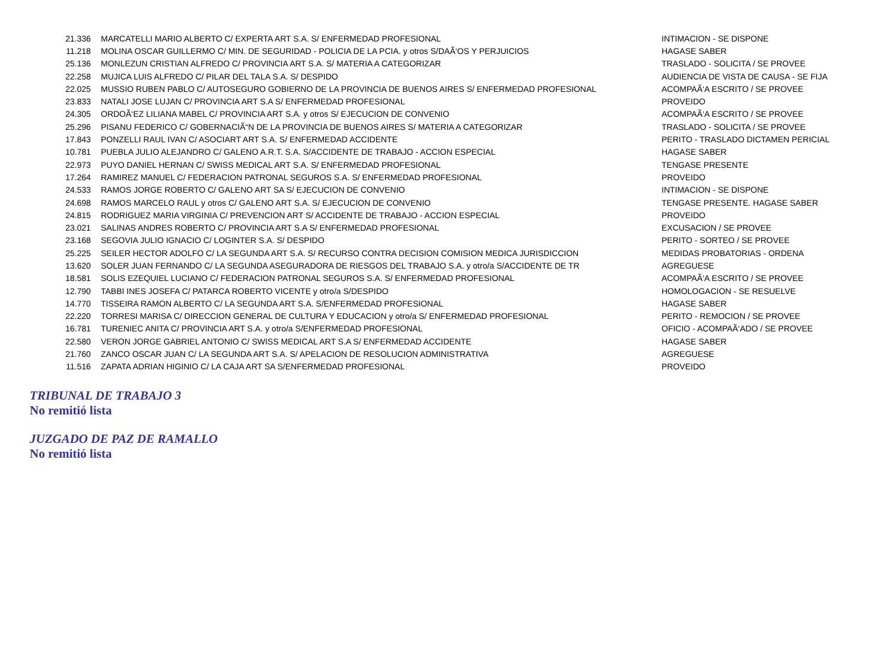| 21.336 | MARCATELLI MARIO ALBERTO C/ EXPERTA ART S.A. S/ ENFERMEDAD PROFESIONAL | INTIMACION - SE DISPONE |
| 11.218 | MOLINA OSCAR GUILLERMO C/ MIN. DE SEGURIDAD - POLICIA DE LA PCIA. y otros S/DAÃ‘OS Y PERJUICIOS | HAGASE SABER |
| 25.136 | MONLEZUN CRISTIAN ALFREDO C/ PROVINCIA ART S.A. S/ MATERIA A CATEGORIZAR | TRASLADO - SOLICITA / SE PROVEE |
| 22.258 | MUJICA LUIS ALFREDO C/ PILAR DEL TALA S.A. S/ DESPIDO | AUDIENCIA DE VISTA DE CAUSA - SE FIJA |
| 22.025 | MUSSIO RUBEN PABLO C/ AUTOSEGURO GOBIERNO DE LA PROVINCIA DE BUENOS AIRES S/ ENFERMEDAD PROFESIONAL | ACOMPAÃ‘A ESCRITO / SE PROVEE |
| 23.833 | NATALI JOSE LUJAN C/ PROVINCIA ART S.A S/ ENFERMEDAD PROFESIONAL | PROVEIDO |
| 24.305 | ORDOÃ‘EZ LILIANA MABEL C/ PROVINCIA ART S.A. y otros S/ EJECUCION DE CONVENIO | ACOMPAÃ‘A ESCRITO / SE PROVEE |
| 25.296 | PISANU FEDERICO C/ GOBERNACIÃ“N DE LA PROVINCIA DE BUENOS AIRES S/ MATERIA A CATEGORIZAR | TRASLADO - SOLICITA / SE PROVEE |
| 17.843 | PONZELLI RAUL IVAN C/ ASOCIART ART S.A. S/ ENFERMEDAD ACCIDENTE | PERITO - TRASLADO DICTAMEN PERICIAL |
| 10.781 | PUEBLA JULIO ALEJANDRO C/ GALENO A.R.T. S.A. S/ACCIDENTE DE TRABAJO - ACCION ESPECIAL | HAGASE SABER |
| 22.973 | PUYO DANIEL HERNAN C/ SWISS MEDICAL ART S.A. S/ ENFERMEDAD PROFESIONAL | TENGASE PRESENTE |
| 17.264 | RAMIREZ MANUEL C/ FEDERACION PATRONAL SEGUROS S.A. S/ ENFERMEDAD PROFESIONAL | PROVEIDO |
| 24.533 | RAMOS JORGE ROBERTO C/ GALENO ART SA S/ EJECUCION DE CONVENIO | INTIMACION - SE DISPONE |
| 24.698 | RAMOS MARCELO RAUL y otros C/ GALENO ART S.A. S/ EJECUCION DE CONVENIO | TENGASE PRESENTE. HAGASE SABER |
| 24.815 | RODRIGUEZ MARIA VIRGINIA C/ PREVENCION ART S/ ACCIDENTE DE TRABAJO - ACCION ESPECIAL | PROVEIDO |
| 23.021 | SALINAS ANDRES ROBERTO C/ PROVINCIA ART S.A S/ ENFERMEDAD PROFESIONAL | EXCUSACION / SE PROVEE |
| 23.168 | SEGOVIA JULIO IGNACIO C/ LOGINTER S.A. S/ DESPIDO | PERITO - SORTEO / SE PROVEE |
| 25.225 | SEILER HECTOR ADOLFO C/ LA SEGUNDA ART S.A. S/ RECURSO CONTRA DECISION COMISION MEDICA JURISDICCION | MEDIDAS PROBATORIAS - ORDENA |
| 13.620 | SOLER JUAN FERNANDO C/ LA SEGUNDA ASEGURADORA DE RIESGOS DEL TRABAJO S.A. y otro/a S/ACCIDENTE DE TR | AGREGUESE |
| 18.581 | SOLIS EZEQUIEL LUCIANO C/ FEDERACION PATRONAL SEGUROS S.A. S/ ENFERMEDAD PROFESIONAL | ACOMPAÃ‘A ESCRITO / SE PROVEE |
| 12.790 | TABBI INES JOSEFA C/ PATARCA ROBERTO VICENTE y otro/a S/DESPIDO | HOMOLOGACION - SE RESUELVE |
| 14.770 | TISSEIRA RAMON ALBERTO C/ LA SEGUNDA ART S.A. S/ENFERMEDAD PROFESIONAL | HAGASE SABER |
| 22.220 | TORRESI MARISA C/ DIRECCION GENERAL DE CULTURA Y EDUCACION y otro/a S/ ENFERMEDAD PROFESIONAL | PERITO - REMOCION / SE PROVEE |
| 16.781 | TURENIEC ANITA C/ PROVINCIA ART S.A. y otro/a S/ENFERMEDAD PROFESIONAL | OFICIO - ACOMPAÃ‘ADO / SE PROVEE |
| 22.580 | VERON JORGE GABRIEL ANTONIO C/ SWISS MEDICAL ART S.A S/ ENFERMEDAD ACCIDENTE | HAGASE SABER |
| 21.760 | ZANCO OSCAR JUAN C/ LA SEGUNDA ART S.A. S/ APELACION DE RESOLUCION ADMINISTRATIVA | AGREGUESE |
| 11.516 | ZAPATA ADRIAN HIGINIO C/ LA CAJA ART SA S/ENFERMEDAD PROFESIONAL | PROVEIDO |
TRIBUNAL DE TRABAJO 3
No remitió lista
JUZGADO DE PAZ DE RAMALLO
No remitió lista